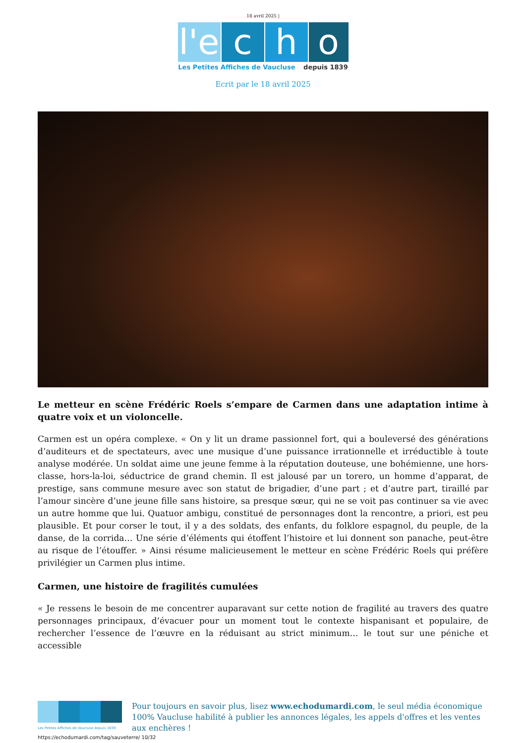18 avril 2025 |
l'e c h o
Les Petites Affiches de Vaucluse depuis 1839
Ecrit par le 18 avril 2025
Le metteur en scène Frédéric Roels s’empare de Carmen dans une adaptation intime à quatre voix et un violoncelle.
Carmen est un opéra complexe. « On y lit un drame passionnel fort, qui a bouleversé des générations d’auditeurs et de spectateurs, avec une musique d’une puissance irrationnelle et irréductible à toute analyse modérée. Un soldat aime une jeune femme à la réputation douteuse, une bohémienne, une hors-classe, hors-la-loi, séductrice de grand chemin. Il est jalousé par un torero, un homme d’apparat, de prestige, sans commune mesure avec son statut de brigadier, d’une part ; et d’autre part, tiraillé par l’amour sincère d’une jeune fille sans histoire, sa presque sœur, qui ne se voit pas continuer sa vie avec un autre homme que lui. Quatuor ambigu, constitué de personnages dont la rencontre, a priori, est peu plausible. Et pour corser le tout, il y a des soldats, des enfants, du folklore espagnol, du peuple, de la danse, de la corrida… Une série d’éléments qui étoffent l’histoire et lui donnent son panache, peut-être au risque de l’étouffer. » Ainsi résume malicieusement le metteur en scène Frédéric Roels qui préfère privilégier un Carmen plus intime.
Carmen, une histoire de fragilités cumulées
« Je ressens le besoin de me concentrer auparavant sur cette notion de fragilité au travers des quatre personnages principaux, d’évacuer pour un moment tout le contexte hispanisant et populaire, de rechercher l’essence de l’œuvre en la réduisant au strict minimum… le tout sur une péniche et accessible
Les Petites Affiches de Vaucluse depuis 1839
Pour toujours en savoir plus, lisez www.echodumardi.com, le seul média économique 100% Vaucluse habilité à publier les annonces légales, les appels d'offres et les ventes aux enchères !
https://echodumardi.com/tag/sauveterre/ 10/32